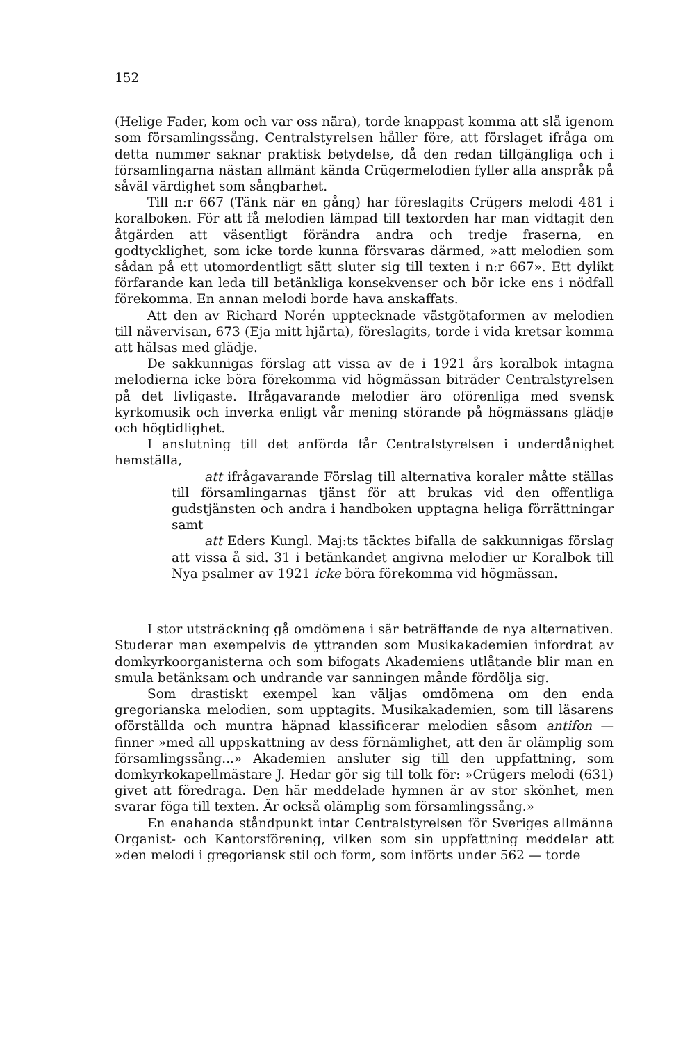152
(Helige Fader, kom och var oss nära), torde knappast komma att slå igenom som församlingssång. Centralstyrelsen håller före, att förslaget ifråga om detta nummer saknar praktisk betydelse, då den redan tillgängliga och i församlingarna nästan allmänt kända Crügermelodien fyller alla anspråk på såväl värdighet som sångbarhet.
Till n:r 667 (Tänk när en gång) har föreslagits Crügers melodi 481 i koralboken. För att få melodien lämpad till textorden har man vidtagit den åtgärden att väsentligt förändra andra och tredje fraserna, en godtycklighet, som icke torde kunna försvaras därmed, »att melodien som sådan på ett utomordentligt sätt sluter sig till texten i n:r 667». Ett dylikt förfarande kan leda till betänkliga konsekvenser och bör icke ens i nödfall förekomma. En annan melodi borde hava anskaffats.
Att den av Richard Norén upptecknade västgötaformen av melodien till nävervisan, 673 (Eja mitt hjärta), föreslagits, torde i vida kretsar komma att hälsas med glädje.
De sakkunnigas förslag att vissa av de i 1921 års koralbok intagna melodierna icke böra förekomma vid högmässan biträder Centralstyrelsen på det livligaste. Ifrågavarande melodier äro oförenliga med svensk kyrkomusik och inverka enligt vår mening störande på högmässans glädje och högtidlighet.
I anslutning till det anförda får Centralstyrelsen i underdånighet hemställa,
att ifrågavarande Förslag till alternativa koraler måtte ställas till församlingarnas tjänst för att brukas vid den offentliga gudstjänsten och andra i handboken upptagna heliga förrättningar samt
att Eders Kungl. Maj:ts täcktes bifalla de sakkunnigas förslag att vissa å sid. 31 i betänkandet angivna melodier ur Koralbok till Nya psalmer av 1921 icke böra förekomma vid högmässan.
I stor utsträckning gå omdömena i sär beträffande de nya alternativen. Studerar man exempelvis de yttranden som Musikakademien infordrat av domkyrkoorganisterna och som bifogats Akademiens utlåtande blir man en smula betänksam och undrande var sanningen månde fördölja sig.
Som drastiskt exempel kan väljas omdömena om den enda gregorianska melodien, som upptagits. Musikakademien, som till läsarens oförställda och muntra häpnad klassificerar melodien såsom antifon — finner »med all uppskattning av dess förnämlighet, att den är olämplig som församlingssång...» Akademien ansluter sig till den uppfattning, som domkyrkokapellmästare J. Hedar gör sig till tolk för: »Crügers melodi (631) givet att föredraga. Den här meddelade hymnen är av stor skönhet, men svarar föga till texten. Är också olämplig som församlingssång.»
En enahanda ståndpunkt intar Centralstyrelsen för Sveriges allmänna Organist- och Kantorsförening, vilken som sin uppfattning meddelar att »den melodi i gregoriansk stil och form, som införts under 562 — torde